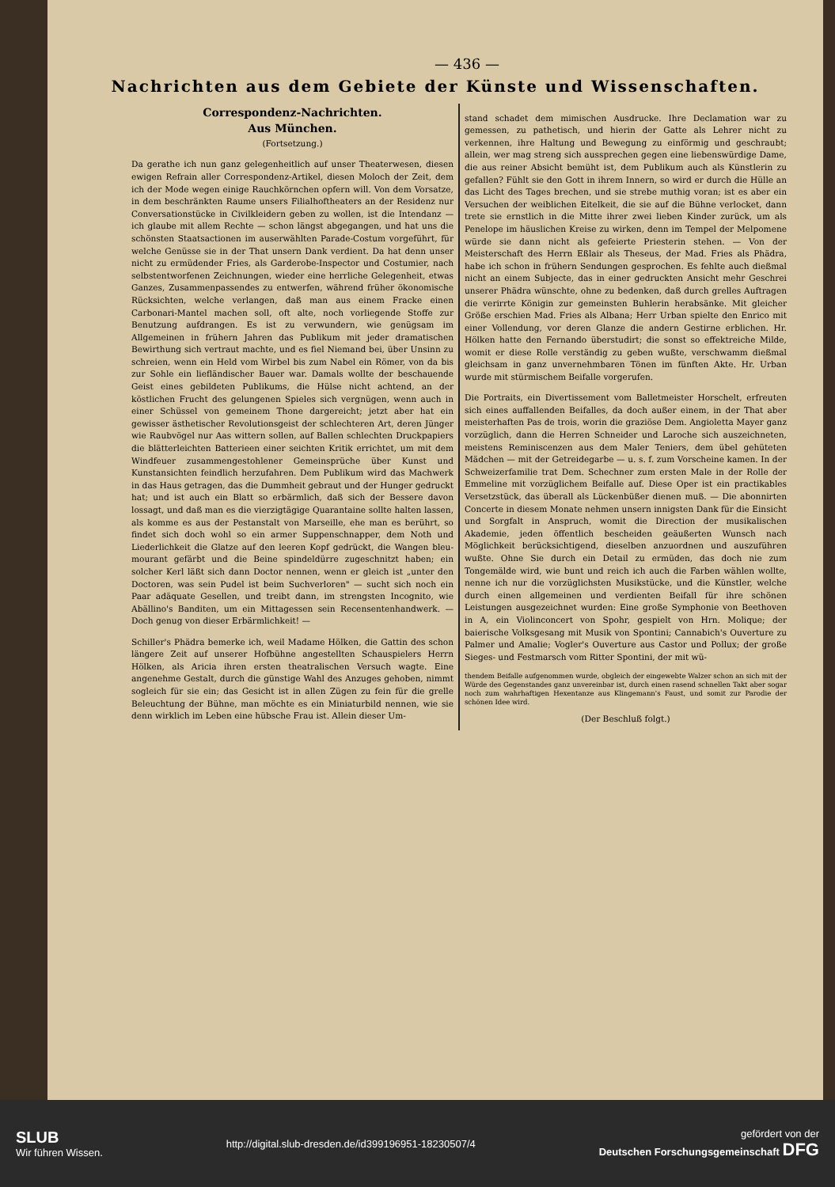— 436 —
Nachrichten aus dem Gebiete der Künste und Wissenschaften.
Correspondenz-Nachrichten.
Aus München.
(Fortsetzung.)
Da gerathe ich nun ganz gelegenheitlich auf unser Theaterwesen, diesen ewigen Refrain aller Correspondenz-Artikel, diesen Moloch der Zeit, dem ich der Mode wegen einige Rauchkörnchen opfern will. Von dem Vorsatze, in dem beschränkten Raume unsers Filialhoftheaters an der Residenz nur Conversationstücke in Civilkleidern geben zu wollen, ist die Intendanz — ich glaube mit allem Rechte — schon längst abgegangen, und hat uns die schönsten Staatsactionen im auserwählten Parade-Costum vorgeführt, für welche Genüsse sie in der That unsern Dank verdient. Da hat denn unser nicht zu ermüdender Fries, als Garderobe-Inspector und Costumier, nach selbstentworfenen Zeichnungen, wieder eine herrliche Gelegenheit, etwas Ganzes, Zusammenpassendes zu entwerfen, während früher ökonomische Rücksichten, welche verlangen, daß man aus einem Fracke einen Carbonari-Mantel machen soll, oft alte, noch vorliegende Stoffe zur Benutzung aufdrangen. Es ist zu verwundern, wie genügsam im Allgemeinen in frühern Jahren das Publikum mit jeder dramatischen Bewirthung sich vertraut machte, und es fiel Niemand bei, über Unsinn zu schreien, wenn ein Held vom Wirbel bis zum Nabel ein Römer, von da bis zur Sohle ein liefländischer Bauer war. Damals wollte der beschauende Geist eines gebildeten Publikums, die Hülse nicht achtend, an der köstlichen Frucht des gelungenen Spieles sich vergnügen, wenn auch in einer Schüssel von gemeinem Thone dargereicht; jetzt aber hat ein gewisser ästhetischer Revolutionsgeist der schlechteren Art, deren Jünger wie Raubvögel nur Aas wittern sollen, auf Ballen schlechten Druckpapiers die blätterleichten Batterieen einer seichten Kritik errichtet, um mit dem Windfeuer zusammengestohlener Gemeinsprüche über Kunst und Kunstansichten feindlich herzufahren. Dem Publikum wird das Machwerk in das Haus getragen, das die Dummheit gebraut und der Hunger gedruckt hat; und ist auch ein Blatt so erbärmlich, daß sich der Bessere davon lossagt, und daß man es die vierzigtägige Quarantaine sollte halten lassen, als komme es aus der Pestanstalt von Marseille, ehe man es berührt, so findet sich doch wohl so ein armer Suppenschnapper, dem Noth und Liederlichkeit die Glatze auf den leeren Kopf gedrückt, die Wangen bleu-mourant gefärbt und die Beine spindeldürre zugeschnitzt haben; ein solcher Kerl läßt sich dann Doctor nennen, wenn er gleich ist „unter den Doctoren, was sein Pudel ist beim Suchverloren" — sucht sich noch ein Paar adäquate Gesellen, und treibt dann, im strengsten Incognito, wie Abällino's Banditen, um ein Mittagessen sein Recensentenhandwerk. — Doch genug von dieser Erbärmlichkeit! —
Schiller's Phädra bemerke ich, weil Madame Hölken, die Gattin des schon längere Zeit auf unserer Hofbühne angestellten Schauspielers Herrn Hölken, als Aricia ihren ersten theatralischen Versuch wagte. Eine angenehme Gestalt, durch die günstige Wahl des Anzuges gehoben, nimmt sogleich für sie ein; das Gesicht ist in allen Zügen zu fein für die grelle Beleuchtung der Bühne, man möchte es ein Miniaturbild nennen, wie sie denn wirklich im Leben eine hübsche Frau ist. Allein dieser Um-
stand schadet dem mimischen Ausdrucke. Ihre Declamation war zu gemessen, zu pathetisch, und hierin der Gatte als Lehrer nicht zu verkennen, ihre Haltung und Bewegung zu einförmig und geschraubt; allein, wer mag streng sich aussprechen gegen eine liebenswürdige Dame, die aus reiner Absicht bemüht ist, dem Publikum auch als Künstlerin zu gefallen? Fühlt sie den Gott in ihrem Innern, so wird er durch die Hülle an das Licht des Tages brechen, und sie strebe muthig voran; ist es aber ein Versuchen der weiblichen Eitelkeit, die sie auf die Bühne verlocket, dann trete sie ernstlich in die Mitte ihrer zwei lieben Kinder zurück, um als Penelope im häuslichen Kreise zu wirken, denn im Tempel der Melpomene würde sie dann nicht als gefeierte Priesterin stehen. — Von der Meisterschaft des Herrn Eßlair als Theseus, der Mad. Fries als Phädra, habe ich schon in frühern Sendungen gesprochen. Es fehlte auch dießmal nicht an einem Subjecte, das in einer gedruckten Ansicht mehr Geschrei unserer Phädra wünschte, ohne zu bedenken, daß durch grelles Auftragen die verirrte Königin zur gemeinsten Buhlerin herabsänke. Mit gleicher Größe erschien Mad. Fries als Albana; Herr Urban spielte den Enrico mit einer Vollendung, vor deren Glanze die andern Gestirne erblichen. Hr. Hölken hatte den Fernando überstudirt; die sonst so effektreiche Milde, womit er diese Rolle verständig zu geben wußte, verschwamm dießmal gleichsam in ganz unvernehmbaren Tönen im fünften Akte. Hr. Urban wurde mit stürmischem Beifalle vorgerufen.
Die Portraits, ein Divertissement vom Balletmeister Horschelt, erfreuten sich eines auffallenden Beifalles, da doch außer einem, in der That aber meisterhaften Pas de trois, worin die graziöse Dem. Angioletta Mayer ganz vorzüglich, dann die Herren Schneider und Laroche sich auszeichneten, meistens Reminiscenzen aus dem Maler Teniers, dem übel gehüteten Mädchen — mit der Getreidegarbe — u. s. f. zum Vorscheine kamen. In der Schweizerfamilie trat Dem. Schechner zum ersten Male in der Rolle der Emmeline mit vorzüglichem Beifalle auf. Diese Oper ist ein practikables Versetzstück, das überall als Lückenbüßer dienen muß. — Die abonnirten Concerte in diesem Monate nehmen unsern innigsten Dank für die Einsicht und Sorgfalt in Anspruch, womit die Direction der musikalischen Akademie, jeden öffentlich bescheiden geäußerten Wunsch nach Möglichkeit berücksichtigend, dieselben anzuordnen und auszuführen wußte. Ohne Sie durch ein Detail zu ermüden, das doch nie zum Tongemälde wird, wie bunt und reich ich auch die Farben wählen wollte, nenne ich nur die vorzüglichsten Musikstücke, und die Künstler, welche durch einen allgemeinen und verdienten Beifall für ihre schönen Leistungen ausgezeichnet wurden: Eine große Symphonie von Beethoven in A, ein Violinconcert von Spohr, gespielt von Hrn. Molique; der baierische Volksgesang mit Musik von Spontini; Cannabich's Ouverture zu Palmer und Amalie; Vogler's Ouverture aus Castor und Pollux; der große Sieges- und Festmarsch vom Ritter Spontini, der mit wü-
thendem Beifalle aufgenommen wurde, obgleich der eingewebte Walzer schon an sich mit der Würde des Gegenstandes ganz unvereinbar ist, durch einen rasend schnellen Takt aber sogar noch zum wahrhaftigen Hexentanze aus Klingemann's Faust, und somit zur Parodie der schönen Idee wird.
(Der Beschluß folgt.)
SLUB
Wir führen Wissen.
http://digital.slub-dresden.de/id399196951-18230507/4
gefördert von der
Deutschen Forschungsgemeinschaft DFG